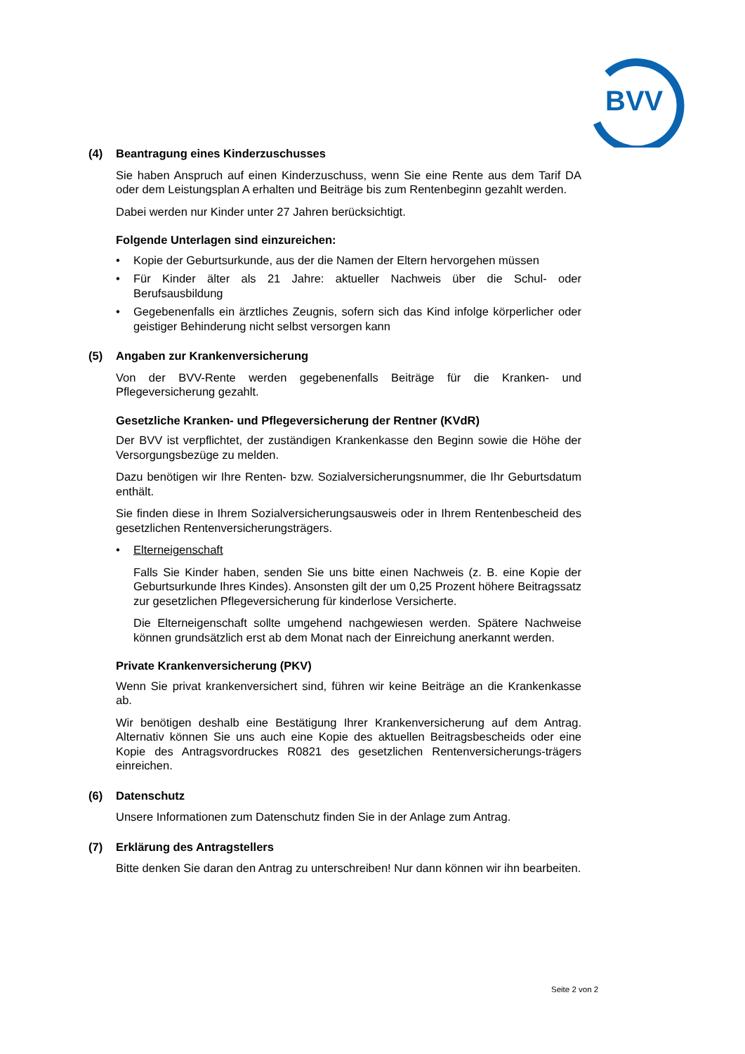BVV
(4) Beantragung eines Kinderzuschusses
Sie haben Anspruch auf einen Kinderzuschuss, wenn Sie eine Rente aus dem Tarif DA oder dem Leistungsplan A erhalten und Beiträge bis zum Rentenbeginn gezahlt werden.
Dabei werden nur Kinder unter 27 Jahren berücksichtigt.
Folgende Unterlagen sind einzureichen:
• Kopie der Geburtsurkunde, aus der die Namen der Eltern hervorgehen müssen
• Für Kinder älter als 21 Jahre: aktueller Nachweis über die Schul- oder Berufsausbildung
• Gegebenenfalls ein ärztliches Zeugnis, sofern sich das Kind infolge körperlicher oder geistiger Behinderung nicht selbst versorgen kann
(5) Angaben zur Krankenversicherung
Von der BVV-Rente werden gegebenenfalls Beiträge für die Kranken- und Pflegeversicherung gezahlt.
Gesetzliche Kranken- und Pflegeversicherung der Rentner (KVdR)
Der BVV ist verpflichtet, der zuständigen Krankenkasse den Beginn sowie die Höhe der Versorgungsbezüge zu melden.
Dazu benötigen wir Ihre Renten- bzw. Sozialversicherungsnummer, die Ihr Geburtsdatum enthält.
Sie finden diese in Ihrem Sozialversicherungsausweis oder in Ihrem Rentenbescheid des gesetzlichen Rentenversicherungsträgers.
• Elterneigenschaft
Falls Sie Kinder haben, senden Sie uns bitte einen Nachweis (z. B. eine Kopie der Geburtsurkunde Ihres Kindes). Ansonsten gilt der um 0,25 Prozent höhere Beitragssatz zur gesetzlichen Pflegeversicherung für kinderlose Versicherte.
Die Elterneigenschaft sollte umgehend nachgewiesen werden. Spätere Nachweise können grundsätzlich erst ab dem Monat nach der Einreichung anerkannt werden.
Private Krankenversicherung (PKV)
Wenn Sie privat krankenversichert sind, führen wir keine Beiträge an die Krankenkasse ab.
Wir benötigen deshalb eine Bestätigung Ihrer Krankenversicherung auf dem Antrag. Alternativ können Sie uns auch eine Kopie des aktuellen Beitragsbescheids oder eine Kopie des Antragsvordruckes R0821 des gesetzlichen Rentenversicherungs-trägers einreichen.
(6) Datenschutz
Unsere Informationen zum Datenschutz finden Sie in der Anlage zum Antrag.
(7) Erklärung des Antragstellers
Bitte denken Sie daran den Antrag zu unterschreiben! Nur dann können wir ihn bearbeiten.
Seite 2 von 2